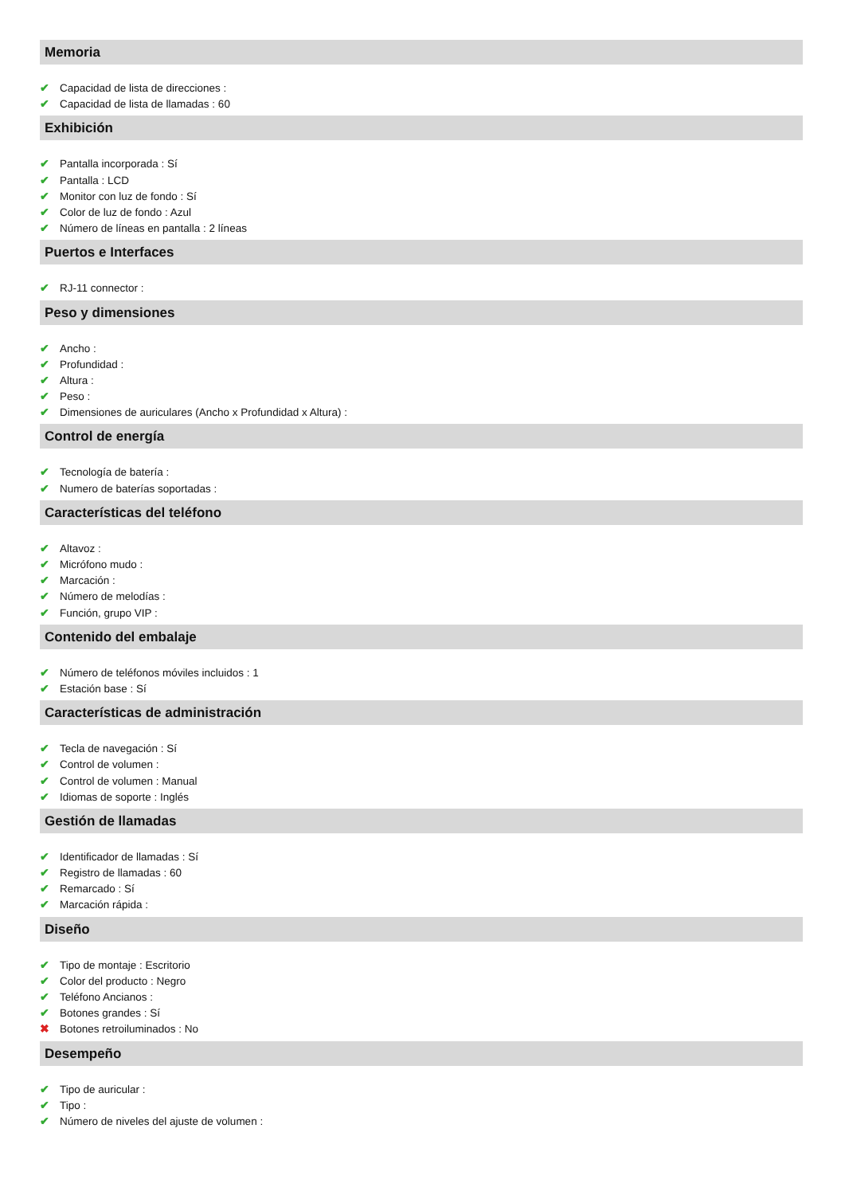Memoria
✔ Capacidad de lista de direcciones :
✔ Capacidad de lista de llamadas : 60
Exhibición
✔ Pantalla incorporada : Sí
✔ Pantalla : LCD
✔ Monitor con luz de fondo : Sí
✔ Color de luz de fondo : Azul
✔ Número de líneas en pantalla : 2 líneas
Puertos e Interfaces
✔ RJ-11 connector :
Peso y dimensiones
✔ Ancho :
✔ Profundidad :
✔ Altura :
✔ Peso :
✔ Dimensiones de auriculares (Ancho x Profundidad x Altura) :
Control de energía
✔ Tecnología de batería :
✔ Numero de baterías soportadas :
Características del teléfono
✔ Altavoz :
✔ Micrófono mudo :
✔ Marcación :
✔ Número de melodías :
✔ Función, grupo VIP :
Contenido del embalaje
✔ Número de teléfonos móviles incluidos : 1
✔ Estación base : Sí
Características de administración
✔ Tecla de navegación : Sí
✔ Control de volumen :
✔ Control de volumen : Manual
✔ Idiomas de soporte : Inglés
Gestión de llamadas
✔ Identificador de llamadas : Sí
✔ Registro de llamadas : 60
✔ Remarcado : Sí
✔ Marcación rápida :
Diseño
✔ Tipo de montaje : Escritorio
✔ Color del producto : Negro
✔ Teléfono Ancianos :
✔ Botones grandes : Sí
✖ Botones retroiluminados : No
Desempeño
✔ Tipo de auricular :
✔ Tipo :
✔ Número de niveles del ajuste de volumen :